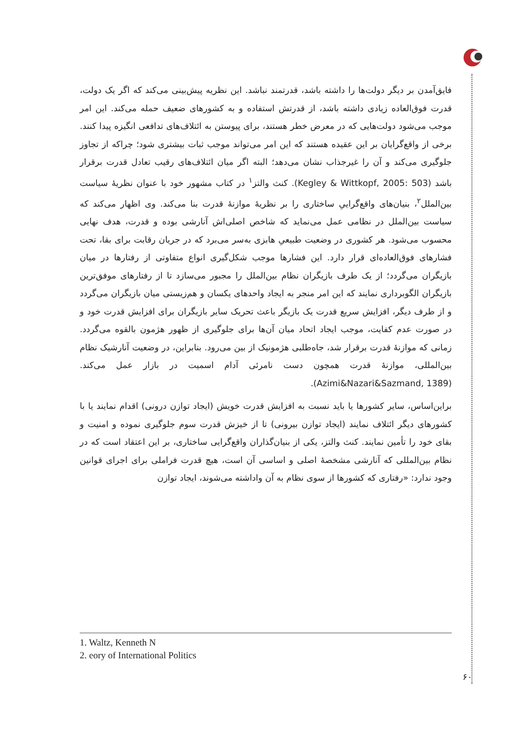فایق‌آمدن بر دیگر دولت‌ها را داشته باشد، قدرتمند نباشد. این نظریه پیش‌بینی می‌کند که اگر یک دولت، قدرت فوق‌العاده زیادی داشته باشد، از قدرتش استفاده و به کشورهای ضعیف حمله می‌کند. این امر موجب می‌شود دولت‌هایی که در معرض خطر هستند، برای پیوستن به ائتلاف‌های تدافعی انگیزه پیدا کنند. برخی از واقع‌گرایان بر این عقیده هستند که این امر می‌تواند موجب ثبات بیشتری شود؛ چراکه از تجاوز جلوگیری می‌کند و آن را غیرجذاب نشان می‌دهد؛ البته اگر میان ائتلاف‌های رقیب تعادل قدرت برقرار باشد (Kegley & Wittkopf, 2005: 503). کنث والتز<sup>۱</sup> در کتاب مشهور خود با عنوان نظریهٔ سیاست بین‌الملل<sup>۲</sup>، بنیان‌های واقع‌گراییِ ساختاری را بر نظریهٔ موازنهٔ قدرت بنا می‌کند. وی اظهار می‌کند که سیاست بین‌الملل در نظامی عمل می‌نماید که شاخص اصلی‌اش آنارشی بوده و قدرت، هدف نهایی محسوب می‌شود. هر کشوری در وضعیت طبیعیِ هابزی به‌سر می‌برد که در جریان رقابت برای بقا، تحت فشارهای فوق‌العاده‌ای قرار دارد. این فشارها موجب شکل‌گیری انواع متفاوتی از رفتارها در میان بازیگران می‌گردد؛ از یک طرف بازیگران نظام بین‌الملل را مجبور می‌سازد تا از رفتارهای موفق‌ترین بازیگران الگوبرداری نمایند که این امر منجر به ایجاد واحدهای یکسان و هم‌زیستی میان بازیگران می‌گردد و از طرف دیگر، افزایش سریع قدرت یک بازیگر باعث تحریک سایر بازیگران برای افزایش قدرت خود و در صورت عدم کفایت، موجب ایجاد اتحاد میان آن‌ها برای جلوگیری از ظهور هژمون بالقوه می‌گردد. زمانی که موازنهٔ قدرت برقرار شد، جاه‌طلبی هژمونیک از بین می‌رود. بنابراین، در وضعیت آنارشیک نظام بین‌المللی، موازنهٔ قدرت همچون دست نامرئی آدام اسمیت در بازار عمل می‌کند. (Azimi&Nazari&Sazmand, 1389).
براین‌اساس، سایر کشورها یا باید نسبت به افزایش قدرت خویش (ایجاد توازن درونی) اقدام نمایند یا با کشورهای دیگر ائتلاف نمایند (ایجاد توازن بیرونی) تا از خیزش قدرت سوم جلوگیری نموده و امنیت و بقای خود را تأمین نمایند. کنث والتز، یکی از بنیان‌گذاران واقع‌گرایی ساختاری، بر این اعتقاد است که در نظام بین‌المللی که آنارشی مشخصهٔ اصلی و اساسی آن است، هیچ قدرت فراملی برای اجرای قوانین وجود ندارد: «رفتاری که کشورها از سوی نظام به آن واداشته می‌شوند، ایجاد توازن
1. Waltz, Kenneth N
2. eory of International Politics
۶۰